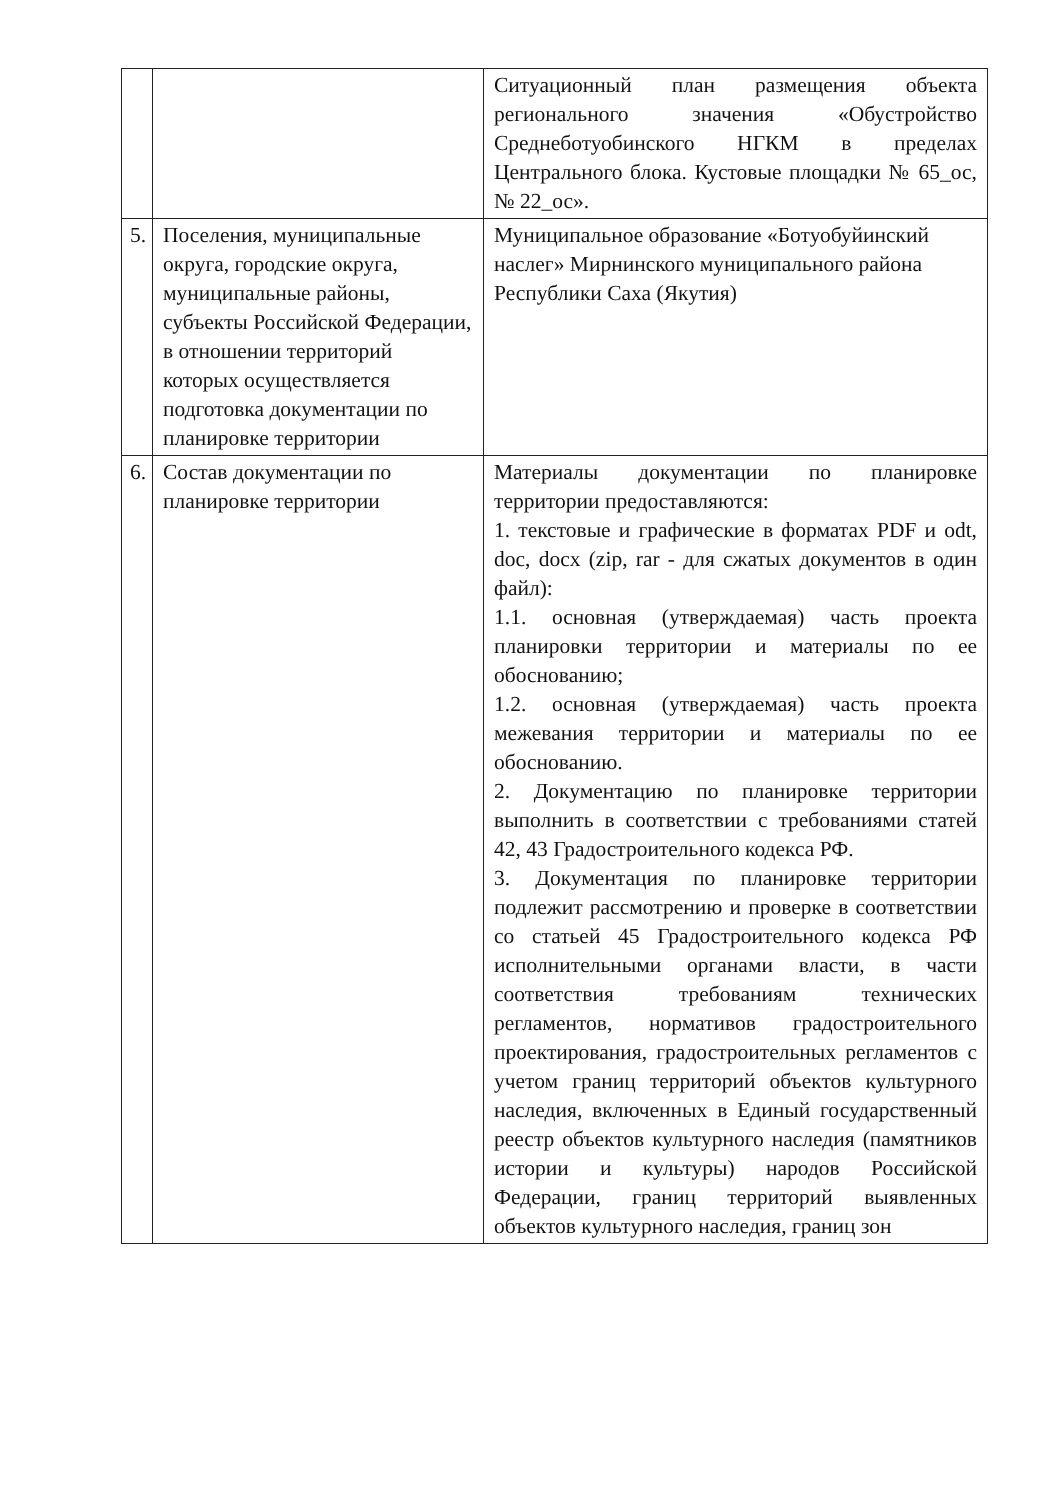| | | Ситуационный план размещения объекта регионального значения «Обустройство Среднеботуобинского НГКМ в пределах Центрального блока. Кустовые площадки № 65_ос, № 22_ос». |
| 5. | Поселения, муниципальные округа, городские округа, муниципальные районы, субъекты Российской Федерации, в отношении территорий которых осуществляется подготовка документации по планировке территории | Муниципальное образование «Ботуобуйинский наслег» Мирнинского муниципального района Республики Саха (Якутия) |
| 6. | Состав документации по планировке территории | Материалы документации по планировке территории предоставляются: 1. текстовые и графические в форматах PDF и odt, doc, docx (zip, rar - для сжатых документов в один файл): 1.1. основная (утверждаемая) часть проекта планировки территории и материалы по ее обоснованию; 1.2. основная (утверждаемая) часть проекта межевания территории и материалы по ее обоснованию. 2. Документацию по планировке территории выполнить в соответствии с требованиями статей 42, 43 Градостроительного кодекса РФ. 3. Документация по планировке территории подлежит рассмотрению и проверке в соответствии со статьей 45 Градостроительного кодекса РФ исполнительными органами власти, в части соответствия требованиям технических регламентов, нормативов градостроительного проектирования, градостроительных регламентов с учетом границ территорий объектов культурного наследия, включенных в Единый государственный реестр объектов культурного наследия (памятников истории и культуры) народов Российской Федерации, границ территорий выявленных объектов культурного наследия, границ зон |